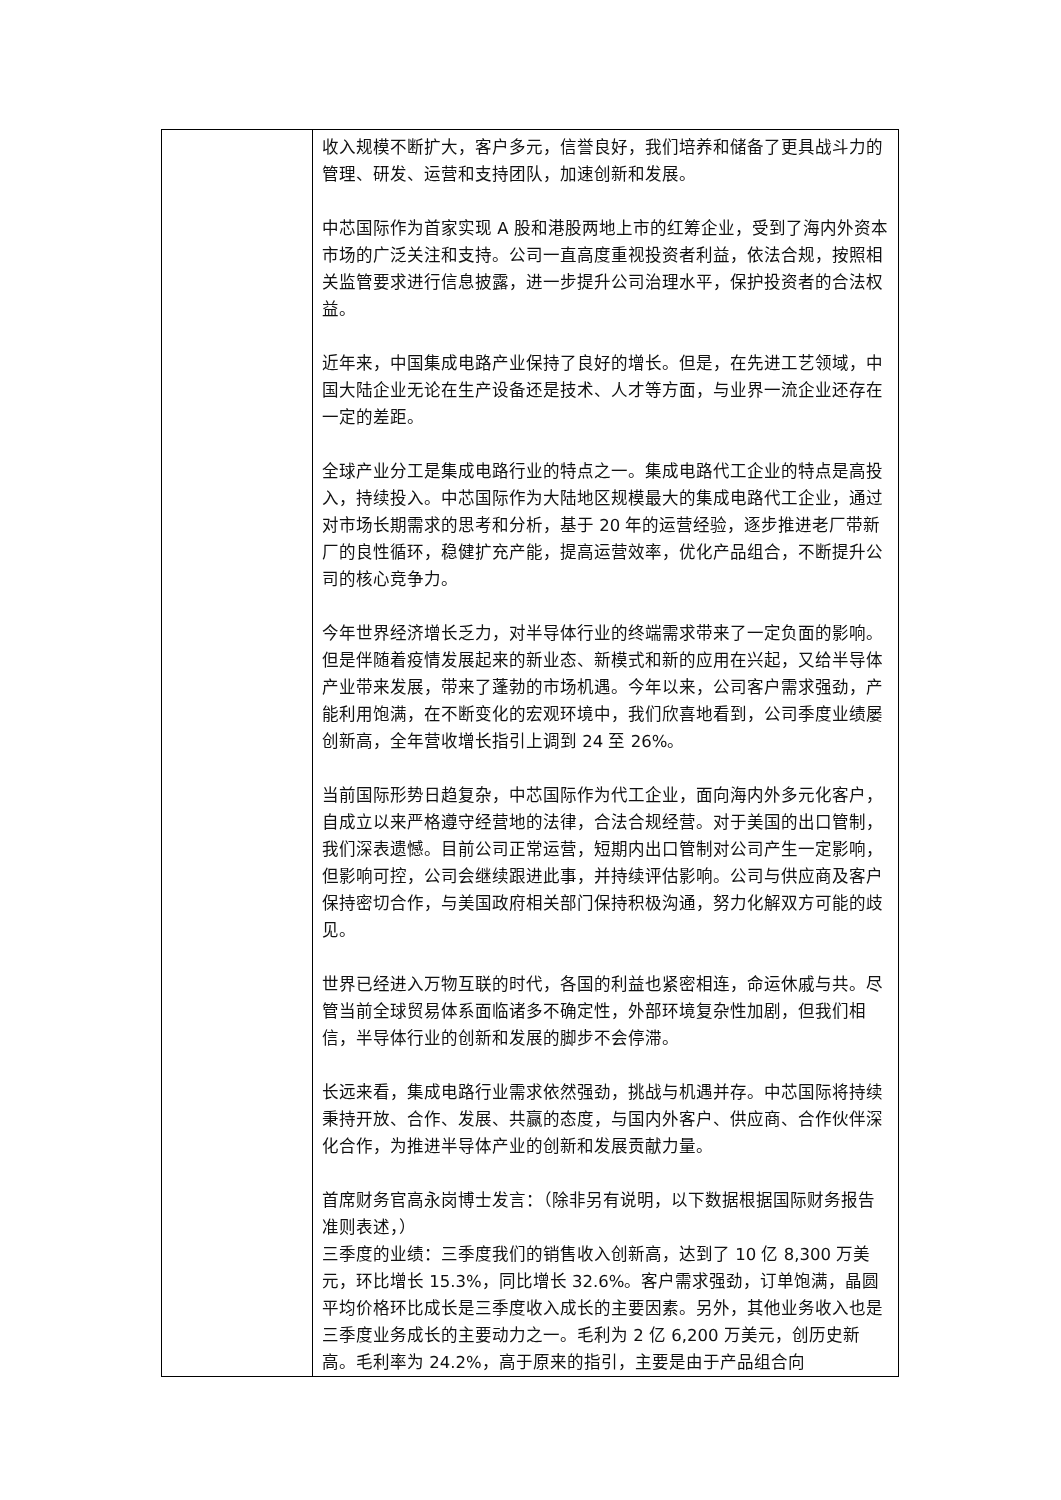| | 收入规模不断扩大，客户多元，信誉良好，我们培养和储备了更具战斗力的管理、研发、运营和支持团队，加速创新和发展。 中芯国际作为首家实现 A 股和港股两地上市的红筹企业，受到了海内外资本市场的广泛关注和支持。公司一直高度重视投资者利益，依法合规，按照相关监管要求进行信息披露，进一步提升公司治理水平，保护投资者的合法权益。 近年来，中国集成电路产业保持了良好的增长。但是，在先进工艺领域，中国大陆企业无论在生产设备还是技术、人才等方面，与业界一流企业还存在一定的差距。 全球产业分工是集成电路行业的特点之一。集成电路代工企业的特点是高投入，持续投入。中芯国际作为大陆地区规模最大的集成电路代工企业，通过对市场长期需求的思考和分析，基于 20 年的运营经验，逐步推进老厂带新厂的良性循环，稳健扩充产能，提高运营效率，优化产品组合，不断提升公司的核心竞争力。 今年世界经济增长乏力，对半导体行业的终端需求带来了一定负面的影响。但是伴随着疫情发展起来的新业态、新模式和新的应用在兴起，又给半导体产业带来发展，带来了蓬勃的市场机遇。今年以来，公司客户需求强劲，产能利用饱满，在不断变化的宏观环境中，我们欣喜地看到，公司季度业绩屡创新高，全年营收增长指引上调到 24 至 26%。 当前国际形势日趋复杂，中芯国际作为代工企业，面向海内外多元化客户，自成立以来严格遵守经营地的法律，合法合规经营。对于美国的出口管制，我们深表遗憾。目前公司正常运营，短期内出口管制对公司产生一定影响，但影响可控，公司会继续跟进此事，并持续评估影响。公司与供应商及客户保持密切合作，与美国政府相关部门保持积极沟通，努力化解双方可能的歧见。 世界已经进入万物互联的时代，各国的利益也紧密相连，命运休戚与共。尽管当前全球贸易体系面临诸多不确定性，外部环境复杂性加剧，但我们相信，半导体行业的创新和发展的脚步不会停滞。 长远来看，集成电路行业需求依然强劲，挑战与机遇并存。中芯国际将持续秉持开放、合作、发展、共赢的态度，与国内外客户、供应商、合作伙伴深化合作，为推进半导体产业的创新和发展贡献力量。 首席财务官高永岗博士发言：（除非另有说明，以下数据根据国际财务报告准则表述，） 三季度的业绩：三季度我们的销售收入创新高，达到了 10 亿 8,300 万美元，环比增长 15.3%，同比增长 32.6%。客户需求强劲，订单饱满，晶圆平均价格环比成长是三季度收入成长的主要因素。另外，其他业务收入也是三季度业务成长的主要动力之一。毛利为 2 亿 6,200 万美元，创历史新高。毛利率为 24.2%，高于原来的指引，主要是由于产品组合向 |